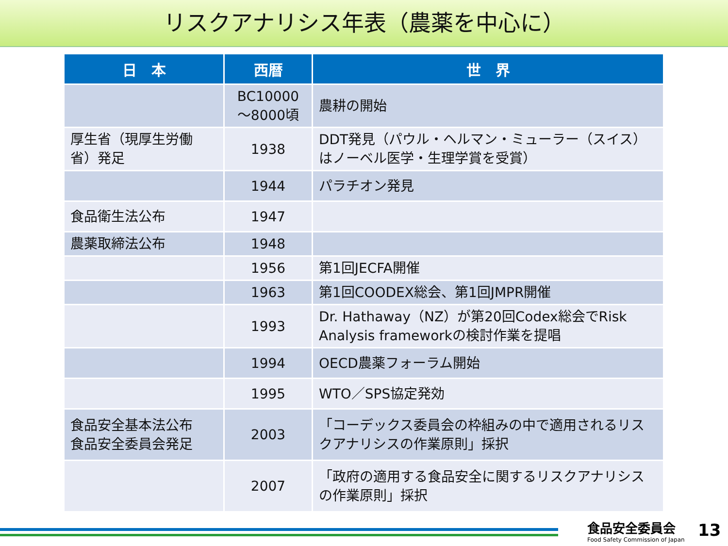リスクアナリシス年表（農薬を中心に）
| 日 本 | 西暦 | 世 界 |
| --- | --- | --- |
| | BC10000 ～8000頃 | 農耕の開始 |
| 厚生省（現厚生労働省）発足 | 1938 | DDT発見（パウル・ヘルマン・ミューラー（スイス）はノーベル医学・生理学賞を受賞） |
| | 1944 | パラチオン発見 |
| 食品衛生法公布 | 1947 | |
| 農薬取締法公布 | 1948 | |
| | 1956 | 第1回JECFA開催 |
| | 1963 | 第1回COODEX総会、第1回JMPR開催 |
| | 1993 | Dr. Hathaway（NZ）が第20回Codex総会でRisk Analysis frameworkの検討作業を提唱 |
| | 1994 | OECD農薬フォーラム開始 |
| | 1995 | WTO／SPS協定発効 |
| 食品安全基本法公布 食品安全委員会発足 | 2003 | 「コーデックス委員会の枠組みの中で適用されるリスクアナリシスの作業原則」採択 |
| | 2007 | 「政府の適用する食品安全に関するリスクアナリシスの作業原則」採択 |
食品安全委員会
Food Safety Commission of Japan
13